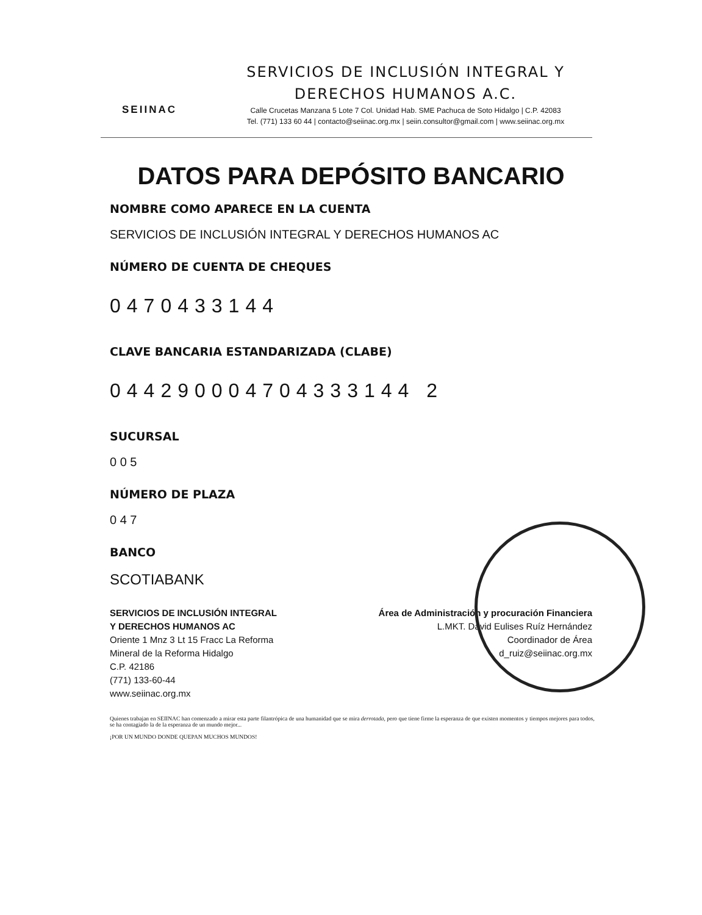SEIINAC
SERVICIOS DE INCLUSIÓN INTEGRAL Y
DERECHOS HUMANOS A.C.
Calle Crucetas Manzana 5 Lote 7 Col. Unidad Hab. SME Pachuca de Soto Hidalgo | C.P. 42083
Tel. (771) 133 60 44 | contacto@seiinac.org.mx | seiin.consultor@gmail.com | www.seiinac.org.mx
DATOS PARA DEPÓSITO BANCARIO
NOMBRE COMO APARECE EN LA CUENTA
SERVICIOS DE INCLUSIÓN INTEGRAL Y DERECHOS HUMANOS AC
NÚMERO DE CUENTA DE CHEQUES
0470433144
CLAVE BANCARIA ESTANDARIZADA (CLABE)
044290004704333144 2
SUCURSAL
0 0 5
NÚMERO DE PLAZA
0 4 7
BANCO
SCOTIABANK
SERVICIOS DE INCLUSIÓN INTEGRAL
Y DERECHOS HUMANOS AC
Oriente 1 Mnz 3 Lt 15 Fracc La Reforma
Mineral de la Reforma Hidalgo
C.P. 42186
(771) 133-60-44
www.seiinac.org.mx
Área de Administración y procuración Financiera
L.MKT. David Eulises Ruíz Hernández
Coordinador de Área
d_ruiz@seiinac.org.mx
Quienes trabajan en SEIINAC han comenzado a mirar esta parte filantrópica de una humanidad que se mira derrotada, pero que tiene firme la esperanza de que existen momentos y tiempos mejores para todos, se ha contagiado la de la esperanza de un mundo mejor...
¡POR UN MUNDO DONDE QUEPAN MUCHOS MUNDOS!